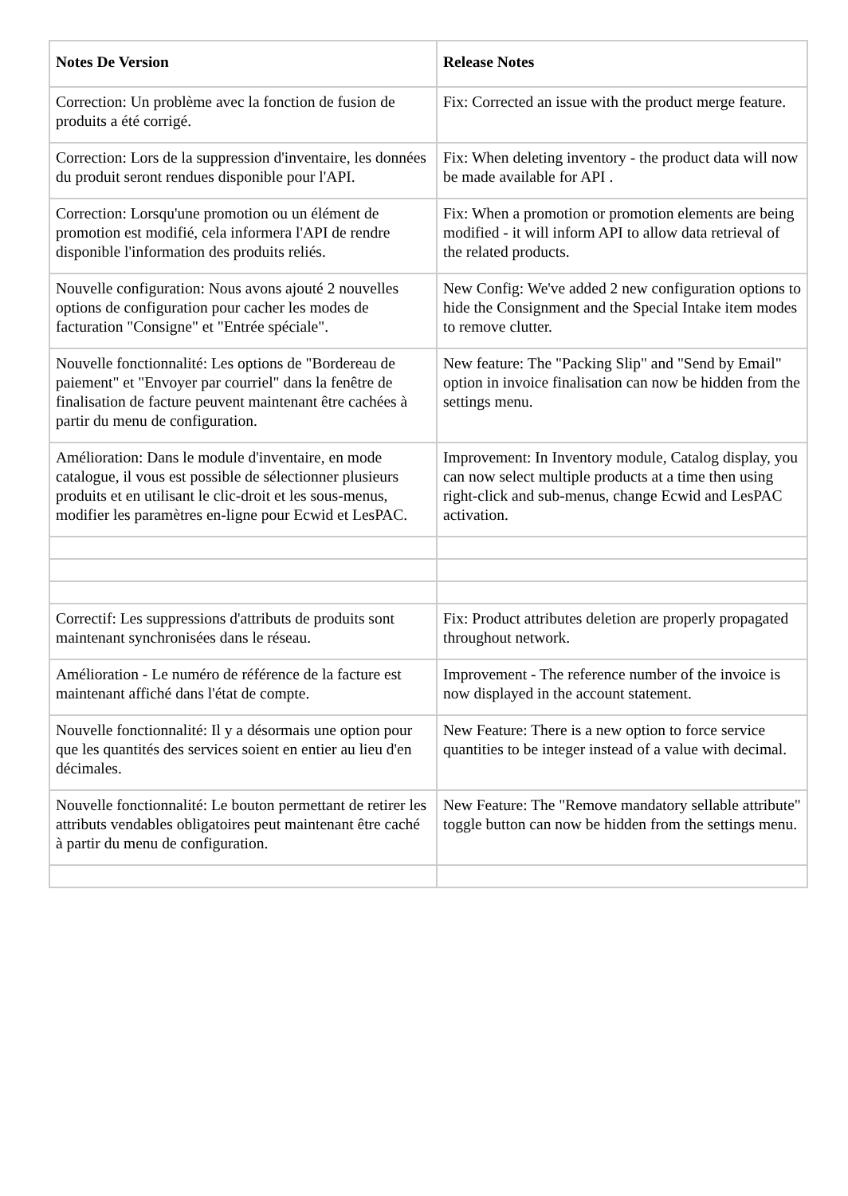| Notes De Version | Release Notes |
| --- | --- |
| Correction: Un problème avec la fonction de fusion de produits a été corrigé. | Fix: Corrected an issue with the product merge feature. |
| Correction: Lors de la suppression d'inventaire, les données du produit seront rendues disponible pour l'API. | Fix: When deleting inventory - the product data will now be made available for API . |
| Correction: Lorsqu'une promotion ou un élément de promotion est modifié, cela informera l'API de rendre disponible l'information des produits reliés. | Fix: When a promotion or promotion elements are being modified - it will inform API to allow data retrieval of the related products. |
| Nouvelle configuration: Nous avons ajouté 2 nouvelles options de configuration pour cacher les modes de facturation "Consigne" et "Entrée spéciale". | New Config: We've added 2 new configuration options to hide the Consignment and the Special Intake item modes to remove clutter. |
| Nouvelle fonctionnalité: Les options de "Bordereau de paiement" et "Envoyer par courriel" dans la fenêtre de finalisation de facture peuvent maintenant être cachées à partir du menu de configuration. | New feature: The "Packing Slip" and "Send by Email" option in invoice finalisation can now be hidden from the settings menu. |
| Amélioration: Dans le module d'inventaire, en mode catalogue, il vous est possible de sélectionner plusieurs produits et en utilisant le clic-droit et les sous-menus, modifier les paramètres en-ligne pour Ecwid et LesPAC. | Improvement: In Inventory module, Catalog display, you can now select multiple products at a time then using right-click and sub-menus, change Ecwid and LesPAC activation. |
| Correctif: Les suppressions d'attributs de produits sont maintenant synchronisées dans le réseau. | Fix: Product attributes deletion are properly propagated throughout network. |
| Amélioration - Le numéro de référence de la facture est maintenant affiché dans l'état de compte. | Improvement - The reference number of the invoice is now displayed in the account statement. |
| Nouvelle fonctionnalité: Il y a désormais une option pour que les quantités des services soient en entier au lieu d'en décimales. | New Feature: There is a new option to force service quantities to be integer instead of a value with decimal. |
| Nouvelle fonctionnalité: Le bouton permettant de retirer les attributs vendables obligatoires peut maintenant être caché à partir du menu de configuration. | New Feature: The "Remove mandatory sellable attribute" toggle button can now be hidden from the settings menu. |